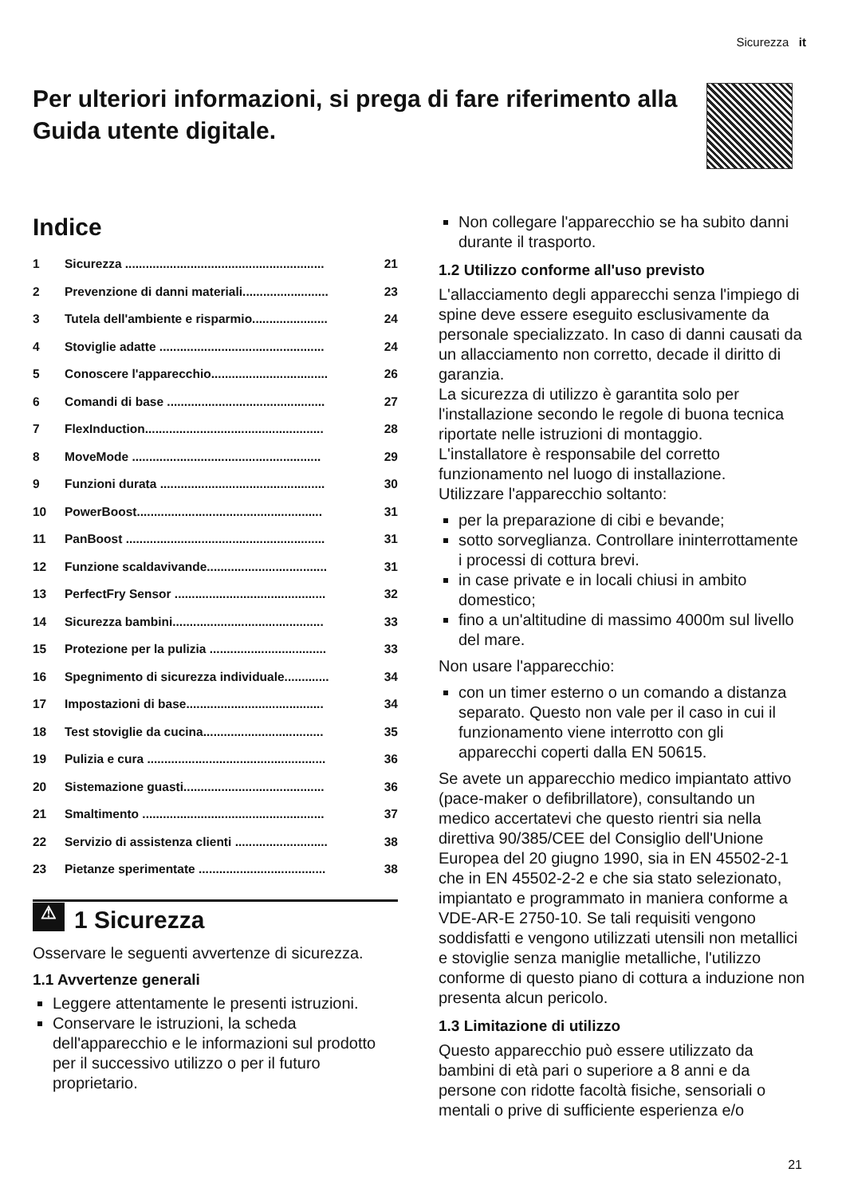Sicurezza it
Per ulteriori informazioni, si prega di fare riferimento alla Guida utente digitale.
Indice
1 Sicurezza .......................................................... 21
2 Prevenzione di danni materiali......................... 23
3 Tutela dell'ambiente e risparmio...................... 24
4 Stoviglie adatte ................................................ 24
5 Conoscere l'apparecchio.................................. 26
6 Comandi di base .............................................. 27
7 FlexInduction.................................................... 28
8 MoveMode ....................................................... 29
9 Funzioni durata ................................................ 30
10 PowerBoost...................................................... 31
11 PanBoost .......................................................... 31
12 Funzione scaldavivande................................... 31
13 PerfectFry Sensor ............................................ 32
14 Sicurezza bambini............................................ 33
15 Protezione per la pulizia .................................. 33
16 Spegnimento di sicurezza individuale............. 34
17 Impostazioni di base........................................ 34
18 Test stoviglie da cucina................................... 35
19 Pulizia e cura .................................................... 36
20 Sistemazione guasti......................................... 36
21 Smaltimento ..................................................... 37
22 Servizio di assistenza clienti ........................... 38
23 Pietanze sperimentate ..................................... 38
⚠ 1 Sicurezza
Osservare le seguenti avvertenze di sicurezza.
1.1 Avvertenze generali
Leggere attentamente le presenti istruzioni.
Conservare le istruzioni, la scheda dell'apparecchio e le informazioni sul prodotto per il successivo utilizzo o per il futuro proprietario.
Non collegare l'apparecchio se ha subito danni durante il trasporto.
1.2 Utilizzo conforme all'uso previsto
L'allacciamento degli apparecchi senza l'impiego di spine deve essere eseguito esclusivamente da personale specializzato. In caso di danni causati da un allacciamento non corretto, decade il diritto di garanzia.
La sicurezza di utilizzo è garantita solo per l'installazione secondo le regole di buona tecnica riportate nelle istruzioni di montaggio.
L'installatore è responsabile del corretto funzionamento nel luogo di installazione.
Utilizzare l'apparecchio soltanto:
per la preparazione di cibi e bevande;
sotto sorveglianza. Controllare ininterrottamente i processi di cottura brevi.
in case private e in locali chiusi in ambito domestico;
fino a un'altitudine di massimo 4000m sul livello del mare.
Non usare l'apparecchio:
con un timer esterno o un comando a distanza separato. Questo non vale per il caso in cui il funzionamento viene interrotto con gli apparecchi coperti dalla EN 50615.
Se avete un apparecchio medico impiantato attivo (pace-maker o defibrillatore), consultando un medico accertatevi che questo rientri sia nella direttiva 90/385/CEE del Consiglio dell'Unione Europea del 20 giugno 1990, sia in EN 45502-2-1 che in EN 45502-2-2 e che sia stato selezionato, impiantato e programmato in maniera conforme a VDE-AR-E 2750-10. Se tali requisiti vengono soddisfatti e vengono utilizzati utensili non metallici e stoviglie senza maniglie metalliche, l'utilizzo conforme di questo piano di cottura a induzione non presenta alcun pericolo.
1.3 Limitazione di utilizzo
Questo apparecchio può essere utilizzato da bambini di età pari o superiore a 8 anni e da persone con ridotte facoltà fisiche, sensoriali o mentali o prive di sufficiente esperienza e/o
21